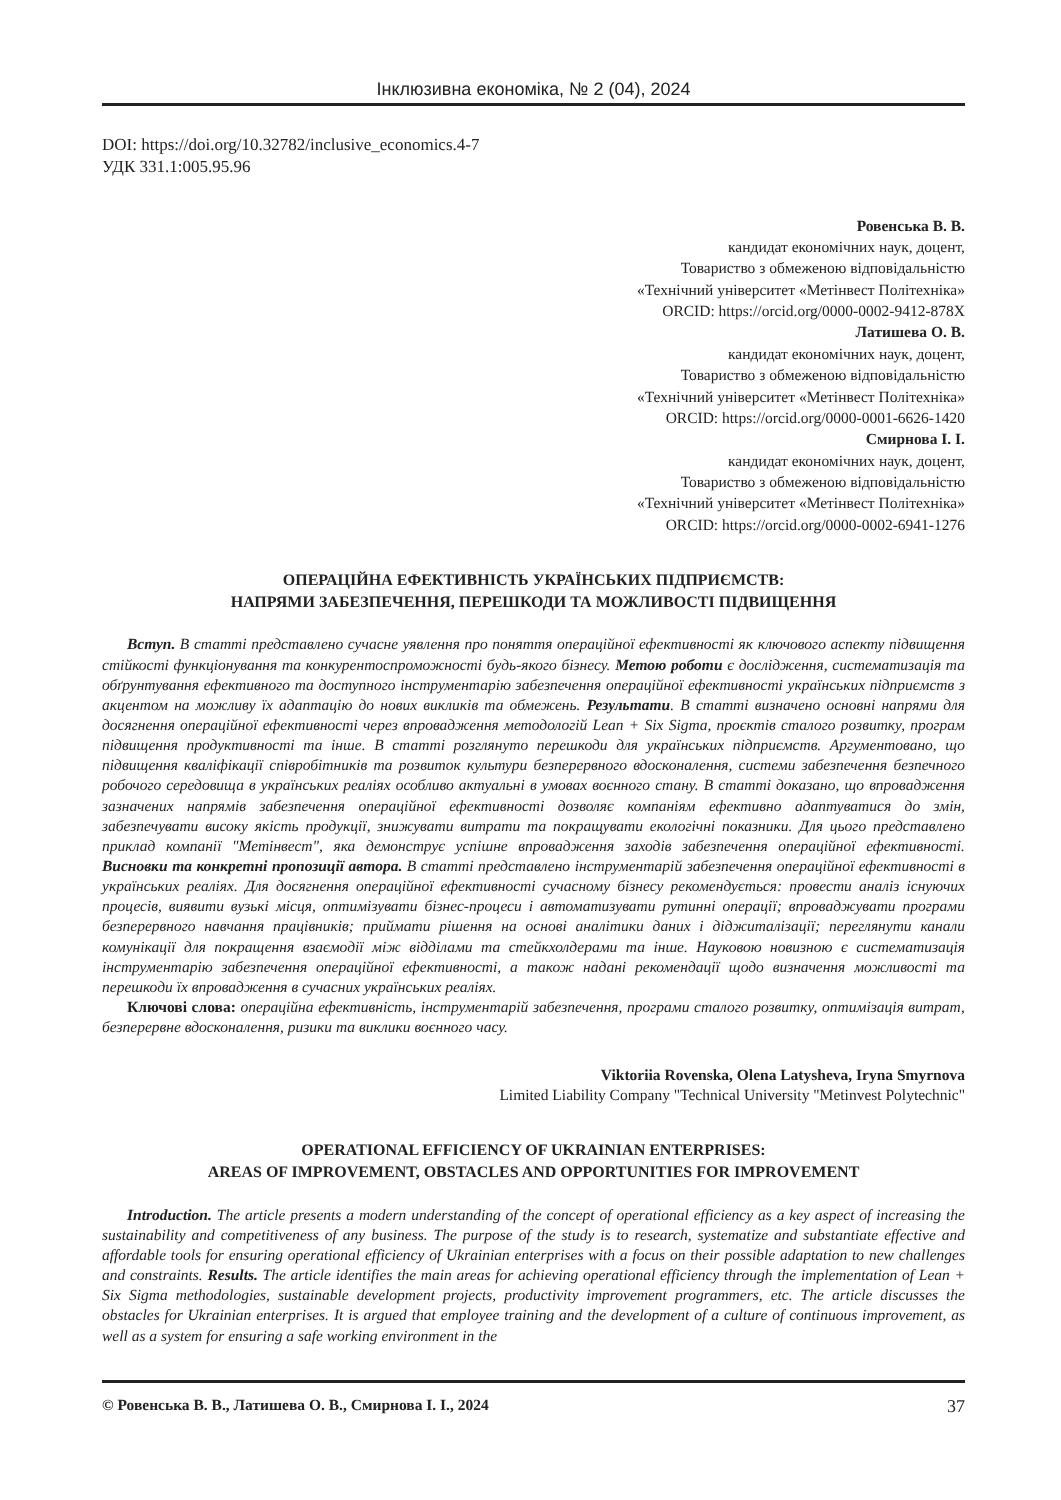Інклюзивна економіка, № 2 (04), 2024
DOI: https://doi.org/10.32782/inclusive_economics.4-7
УДК 331.1:005.95.96
Ровенська В. В.
кандидат економічних наук, доцент,
Товариство з обмеженою відповідальністю
«Технічний університет «Метінвест Політехніка»
ORCID: https://orcid.org/0000-0002-9412-878X
Латишева О. В.
кандидат економічних наук, доцент,
Товариство з обмеженою відповідальністю
«Технічний університет «Метінвест Політехніка»
ORCID: https://orcid.org/0000-0001-6626-1420
Смирнова І. І.
кандидат економічних наук, доцент,
Товариство з обмеженою відповідальністю
«Технічний університет «Метінвест Політехніка»
ORCID: https://orcid.org/0000-0002-6941-1276
ОПЕРАЦІЙНА ЕФЕКТИВНІСТЬ УКРАЇНСЬКИХ ПІДПРИЄМСТВ:
НАПРЯМИ ЗАБЕЗПЕЧЕННЯ, ПЕРЕШКОДИ ТА МОЖЛИВОСТІ ПІДВИЩЕННЯ
Вступ. В статті представлено сучасне уявлення про поняття операційної ефективності як ключового аспекту підвищення стійкості функціонування та конкурентоспроможності будь-якого бізнесу. Метою роботи є дослідження, систематизація та обґрунтування ефективного та доступного інструментарію забезпечення операційної ефективності українських підприємств з акцентом на можливу їх адаптацію до нових викликів та обмежень. Результати. В статті визначено основні напрями для досягнення операційної ефективності через впровадження методологій Lean + Six Sigma, проєктів сталого розвитку, програм підвищення продуктивності та інше. В статті розглянуто перешкоди для українських підприємств. Аргументовано, що підвищення кваліфікації співробітників та розвиток культури безперервного вдосконалення, системи забезпечення безпечного робочого середовища в українських реаліях особливо актуальні в умовах воєнного стану. В статті доказано, що впровадження зазначених напрямів забезпечення операційної ефективності дозволяє компаніям ефективно адаптуватися до змін, забезпечувати високу якість продукції, знижувати витрати та покращувати екологічні показники. Для цього представлено приклад компанії "Метінвест", яка демонструє успішне впровадження заходів забезпечення операційної ефективності. Висновки та конкретні пропозиції автора. В статті представлено інструментарій забезпечення операційної ефективності в українських реаліях. Для досягнення операційної ефективності сучасному бізнесу рекомендується: провести аналіз існуючих процесів, виявити вузькі місця, оптимізувати бізнес-процеси і автоматизувати рутинні операції; впроваджувати програми безперервного навчання працівників; приймати рішення на основі аналітики даних і діджиталізації; переглянути канали комунікації для покращення взаємодії між відділами та стейкхолдерами та інше. Науковою новизною є систематизація інструментарію забезпечення операційної ефективності, а також надані рекомендації щодо визначення можливості та перешкоди їх впровадження в сучасних українських реаліях.
Ключові слова: операційна ефективність, інструментарій забезпечення, програми сталого розвитку, оптимізація витрат, безперервне вдосконалення, ризики та виклики воєнного часу.
Viktoriia Rovenska, Olena Latysheva, Iryna Smyrnova
Limited Liability Company "Technical University "Metinvest Polytechnic"
OPERATIONAL EFFICIENCY OF UKRAINIAN ENTERPRISES:
AREAS OF IMPROVEMENT, OBSTACLES AND OPPORTUNITIES FOR IMPROVEMENT
Introduction. The article presents a modern understanding of the concept of operational efficiency as a key aspect of increasing the sustainability and competitiveness of any business. The purpose of the study is to research, systematize and substantiate effective and affordable tools for ensuring operational efficiency of Ukrainian enterprises with a focus on their possible adaptation to new challenges and constraints. Results. The article identifies the main areas for achieving operational efficiency through the implementation of Lean + Six Sigma methodologies, sustainable development projects, productivity improvement programmers, etc. The article discusses the obstacles for Ukrainian enterprises. It is argued that employee training and the development of a culture of continuous improvement, as well as a system for ensuring a safe working environment in the
© Ровенська В. В., Латишева О. В., Смирнова І. І., 2024 37